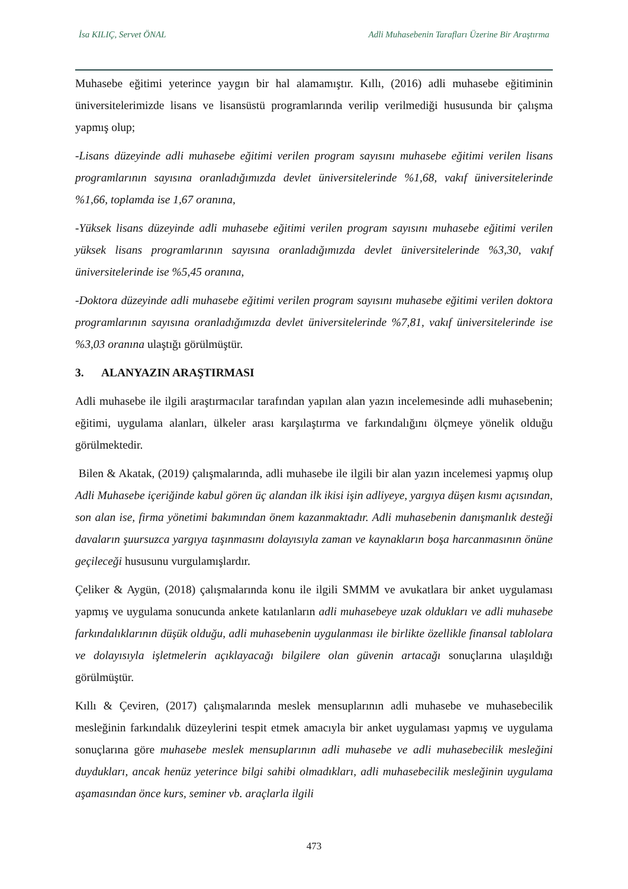İsa KILIÇ, Servet ÖNAL Adli Muhasebenin Tarafları Üzerine Bir Araştırma
Muhasebe eğitimi yeterince yaygın bir hal alamamıştır. Kıllı, (2016) adli muhasebe eğitiminin üniversitelerimizde lisans ve lisansüstü programlarında verilip verilmediği hususunda bir çalışma yapmış olup;
-Lisans düzeyinde adli muhasebe eğitimi verilen program sayısını muhasebe eğitimi verilen lisans programlarının sayısına oranladığımızda devlet üniversitelerinde %1,68, vakıf üniversitelerinde %1,66, toplamda ise 1,67 oranına,
-Yüksek lisans düzeyinde adli muhasebe eğitimi verilen program sayısını muhasebe eğitimi verilen yüksek lisans programlarının sayısına oranladığımızda devlet üniversitelerinde %3,30, vakıf üniversitelerinde ise %5,45 oranına,
-Doktora düzeyinde adli muhasebe eğitimi verilen program sayısını muhasebe eğitimi verilen doktora programlarının sayısına oranladığımızda devlet üniversitelerinde %7,81, vakıf üniversitelerinde ise %3,03 oranına ulaştığı görülmüştür.
3. ALANYAZIN ARAŞTIRMASI
Adli muhasebe ile ilgili araştırmacılar tarafından yapılan alan yazın incelemesinde adli muhasebenin; eğitimi, uygulama alanları, ülkeler arası karşılaştırma ve farkındalığını ölçmeye yönelik olduğu görülmektedir.
Bilen & Akatak, (2019) çalışmalarında, adli muhasebe ile ilgili bir alan yazın incelemesi yapmış olup Adli Muhasebe içeriğinde kabul gören üç alandan ilk ikisi işin adliyeye, yargıya düşen kısmı açısından, son alan ise, firma yönetimi bakımından önem kazanmaktadır. Adli muhasebenin danışmanlık desteği davaların şuursuzca yargıya taşınmasını dolayısıyla zaman ve kaynakların boşa harcanmasının önüne geçileceği hususunu vurgulamışlardır.
Çeliker & Aygün, (2018) çalışmalarında konu ile ilgili SMMM ve avukatlara bir anket uygulaması yapmış ve uygulama sonucunda ankete katılanların adli muhasebeye uzak oldukları ve adli muhasebe farkındalıklarının düşük olduğu, adli muhasebenin uygulanması ile birlikte özellikle finansal tablolara ve dolayısıyla işletmelerin açıklayacağı bilgilere olan güvenin artacağı sonuçlarına ulaşıldığı görülmüştür.
Kıllı & Çeviren, (2017) çalışmalarında meslek mensuplarının adli muhasebe ve muhasebecilik mesleğinin farkındalık düzeylerini tespit etmek amacıyla bir anket uygulaması yapmış ve uygulama sonuçlarına göre muhasebe meslek mensuplarının adli muhasebe ve adli muhasebecilik mesleğini duydukları, ancak henüz yeterince bilgi sahibi olmadıkları, adli muhasebecilik mesleğinin uygulama aşamasından önce kurs, seminer vb. araçlarla ilgili
473